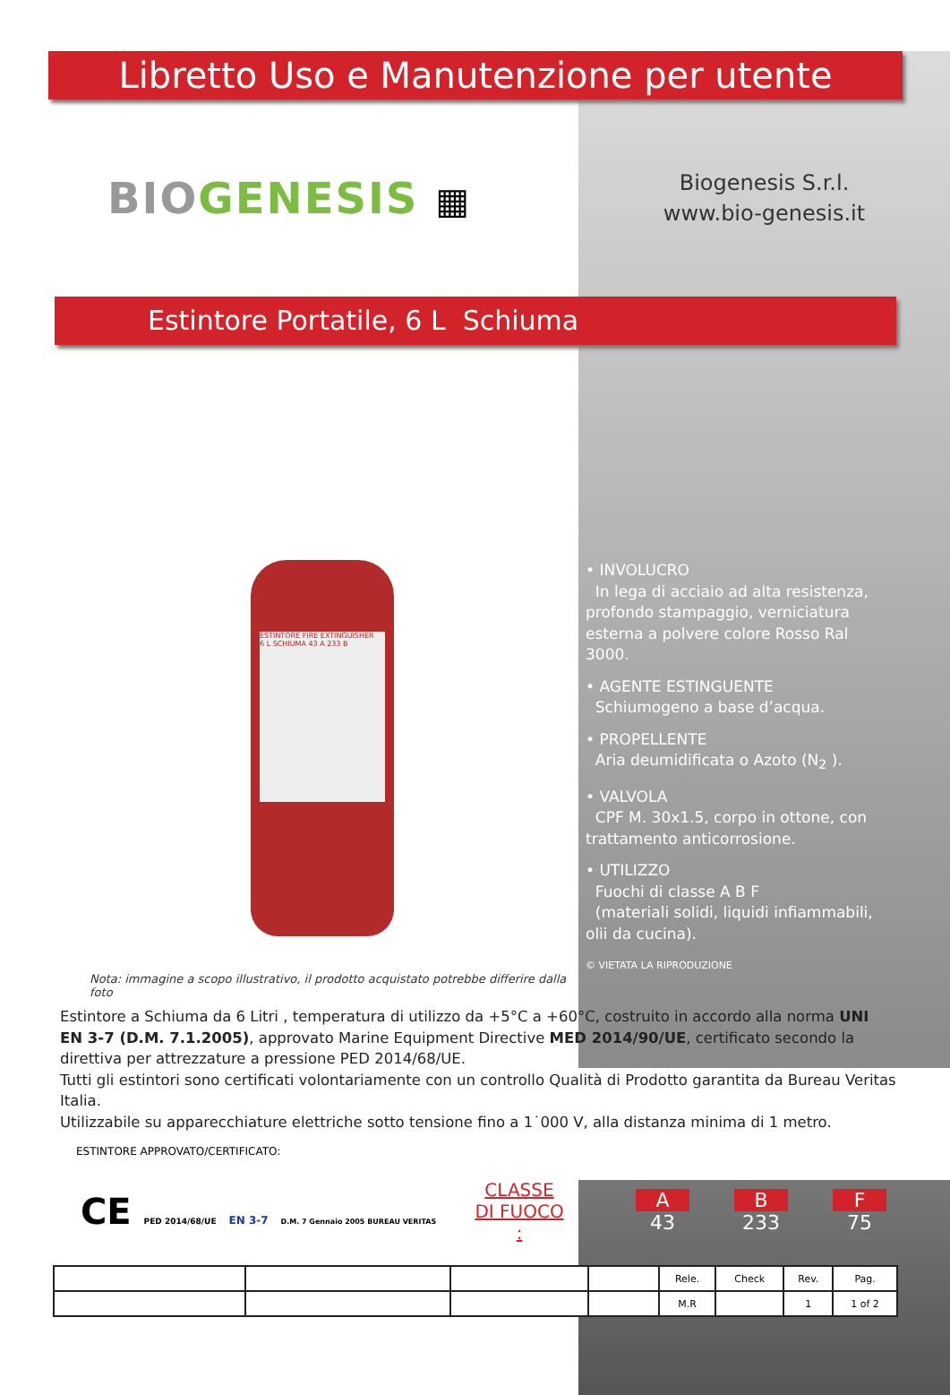Libretto Uso e Manutenzione per utente
BIO GENESIS ▦
Biogenesis S.r.l.
www.bio-genesis.it
Estintore Portatile, 6 L Schiuma
ESTINTORE FIRE EXTINGUISHER
6 L SCHIUMA 43 A 233 B
Nota: immagine a scopo illustrativo, il prodotto acquistato potrebbe differire dalla foto
• INVOLUCRO
In lega di acciaio ad alta resistenza, profondo stampaggio, verniciatura esterna a polvere colore Rosso Ral 3000.
• AGENTE ESTINGUENTE
Schiumogeno a base d’acqua.
• PROPELLENTE
Aria deumidificata o Azoto (N<sub>2</sub> ).
• VALVOLA
CPF M. 30x1.5, corpo in ottone, con trattamento anticorrosione.
• UTILIZZO
Fuochi di classe A B F
(materiali solidi, liquidi infiammabili, olii da cucina).
© VIETATA LA RIPRODUZIONE
Estintore a Schiuma da 6 Litri , temperatura di utilizzo da +5°C a +60°C, costruito in accordo alla norma UNI EN 3-7 (D.M. 7.1.2005), approvato Marine Equipment Directive MED 2014/90/UE, certificato secondo la direttiva per attrezzature a pressione PED 2014/68/UE.
Tutti gli estintori sono certificati volontariamente con un controllo Qualità di Prodotto garantita da Bureau Veritas Italia.
Utilizzabile su apparecchiature elettriche sotto tensione fino a 1˙000 V, alla distanza minima di 1 metro.
ESTINTORE APPROVATO/CERTIFICATO:
CE PED 2014/68/UE EN 3-7 D.M. 7 Gennaio 2005 BUREAU VERITAS
CLASSE DI FUOCO :
A
43
B
233
F
75
| | | | | Rele. | Check | Rev. | Pag. |
| | | | | M.R | | 1 | 1 of 2 |